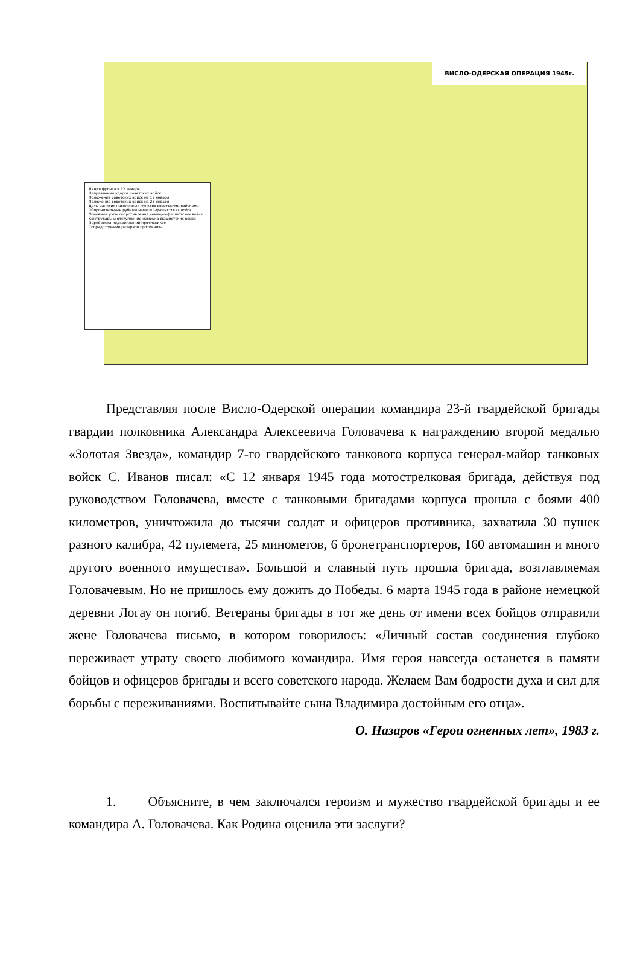ВИСЛО-ОДЕРСКАЯ ОПЕРАЦИЯ 1945г.
Линия фронта к 12 января
Направления ударов советских войск
Положение советских войск на 19 января
Положение советских войск на 25 января
Даты занятия населенных пунктов советскими войсками
Оборонительные рубежи немецко-фашистских войск
Основные узлы сопротивления немецко-фашистских войск
Контрудары и отступление немецко-фашистских войск
Переброска подкреплений противником
Сосредоточение резервов противника
Представляя после Висло-Одерской операции командира 23-й гвардейской бригады гвардии полковника Александра Алексеевича Головачева к награждению второй медалью «Золотая Звезда», командир 7-го гвардейского танкового корпуса генерал-майор танковых войск С. Иванов писал: «С 12 января 1945 года мотострелковая бригада, действуя под руководством Головачева, вместе с танковыми бригадами корпуса прошла с боями 400 километров, уничтожила до тысячи солдат и офицеров противника, захватила 30 пушек разного калибра, 42 пулемета, 25 минометов, 6 бронетранспортеров, 160 автомашин и много другого военного имущества». Большой и славный путь прошла бригада, возглавляемая Головачевым. Но не пришлось ему дожить до Победы. 6 марта 1945 года в районе немецкой деревни Логау он погиб. Ветераны бригады в тот же день от имени всех бойцов отправили жене Головачева письмо, в котором говорилось: «Личный состав соединения глубоко переживает утрату своего любимого командира. Имя героя навсегда останется в памяти бойцов и офицеров бригады и всего советского народа. Желаем Вам бодрости духа и сил для борьбы с переживаниями. Воспитывайте сына Владимира достойным его отца».
О. Назаров «Герои огненных лет», 1983 г.
1. Объясните, в чем заключался героизм и мужество гвардейской бригады и ее командира А. Головачева. Как Родина оценила эти заслуги?